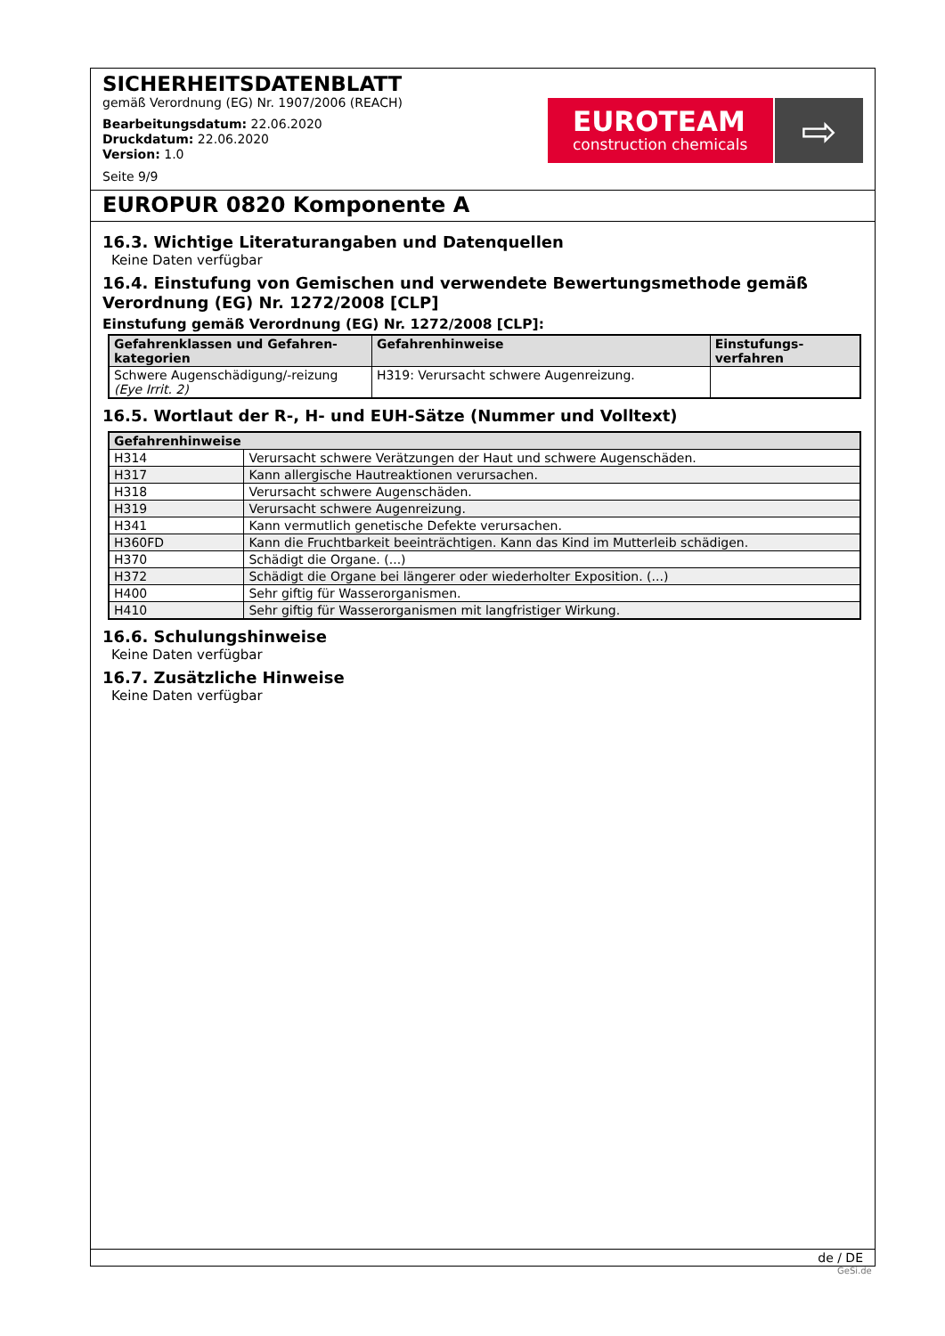SICHERHEITSDATENBLATT
gemäß Verordnung (EG) Nr. 1907/2006 (REACH)
Bearbeitungsdatum: 22.06.2020
Druckdatum: 22.06.2020
Version: 1.0
Seite 9/9
EUROTEAM
construction chemicals
⇨
EUROPUR 0820 Komponente A
16.3. Wichtige Literaturangaben und Datenquellen
Keine Daten verfügbar
16.4. Einstufung von Gemischen und verwendete Bewertungsmethode gemäß Verordnung (EG) Nr. 1272/2008 [CLP]
Einstufung gemäß Verordnung (EG) Nr. 1272/2008 [CLP]:
| Gefahrenklassen und Gefahren-kategorien | Gefahrenhinweise | Einstufungs-verfahren |
| --- | --- | --- |
| Schwere Augenschädigung/-reizung (Eye Irrit. 2) | H319: Verursacht schwere Augenreizung. | |
16.5. Wortlaut der R-, H- und EUH-Sätze (Nummer und Volltext)
| Gefahrenhinweise | |
| --- | --- |
| H314 | Verursacht schwere Verätzungen der Haut und schwere Augenschäden. |
| H317 | Kann allergische Hautreaktionen verursachen. |
| H318 | Verursacht schwere Augenschäden. |
| H319 | Verursacht schwere Augenreizung. |
| H341 | Kann vermutlich genetische Defekte verursachen. |
| H360FD | Kann die Fruchtbarkeit beeinträchtigen. Kann das Kind im Mutterleib schädigen. |
| H370 | Schädigt die Organe. (...) |
| H372 | Schädigt die Organe bei längerer oder wiederholter Exposition. (...) |
| H400 | Sehr giftig für Wasserorganismen. |
| H410 | Sehr giftig für Wasserorganismen mit langfristiger Wirkung. |
16.6. Schulungshinweise
Keine Daten verfügbar
16.7. Zusätzliche Hinweise
Keine Daten verfügbar
de / DE
GeSi.de